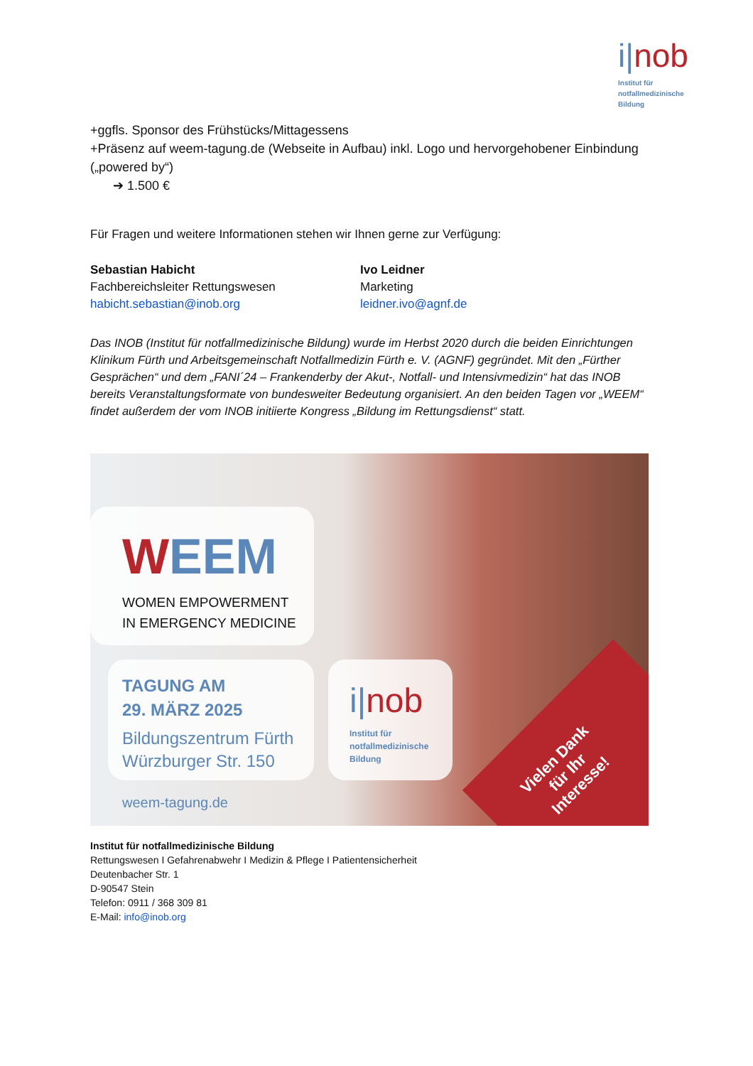i|nob
Institut für
notfallmedizinische
Bildung
+ggfls. Sponsor des Frühstücks/Mittagessens
+Präsenz auf weem-tagung.de (Webseite in Aufbau) inkl. Logo und hervorgehobener Einbindung („powered by“)
➔ 1.500 €
Für Fragen und weitere Informationen stehen wir Ihnen gerne zur Verfügung:
Sebastian Habicht
Fachbereichsleiter Rettungswesen
habicht.sebastian@inob.org
Ivo Leidner
Marketing
leidner.ivo@agnf.de
Das INOB (Institut für notfallmedizinische Bildung) wurde im Herbst 2020 durch die beiden Einrichtungen Klinikum Fürth und Arbeitsgemeinschaft Notfallmedizin Fürth e. V. (AGNF) gegründet. Mit den „Fürther Gesprächen“ und dem „FANI´24 – Frankenderby der Akut-, Notfall- und Intensivmedizin“ hat das INOB bereits Veranstaltungsformate von bundesweiter Bedeutung organisiert. An den beiden Tagen vor „WEEM“ findet außerdem der vom INOB initiierte Kongress „Bildung im Rettungsdienst“ statt.
WEEM
WOMEN EMPOWERMENT
IN EMERGENCY MEDICINE
TAGUNG AM
29. MÄRZ 2025
Bildungszentrum Fürth
Würzburger Str. 150
weem-tagung.de
i|nob
Institut für
notfallmedizinische
Bildung
Vielen Dank
für Ihr
Interesse!
Institut für notfallmedizinische Bildung
Rettungswesen I Gefahrenabwehr I Medizin & Pflege I Patientensicherheit
Deutenbacher Str. 1
D-90547 Stein
Telefon: 0911 / 368 309 81
E-Mail: info@inob.org